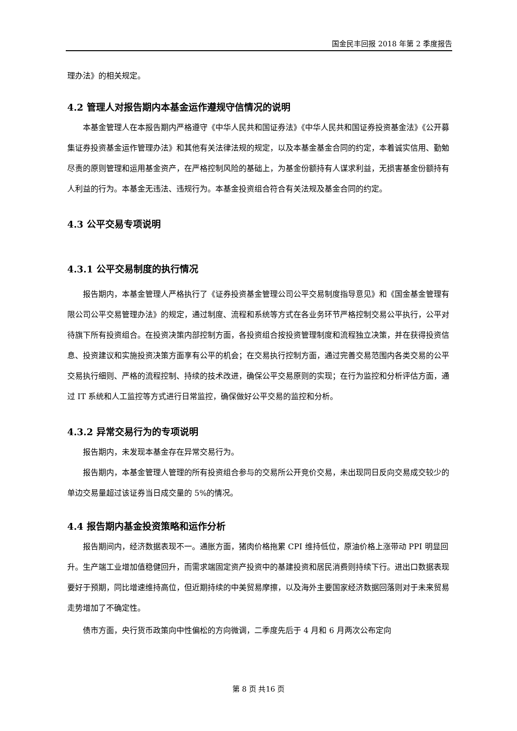国金民丰回报 2018 年第 2 季度报告
理办法》的相关规定。
4.2 管理人对报告期内本基金运作遵规守信情况的说明
本基金管理人在本报告期内严格遵守《中华人民共和国证券法》《中华人民共和国证券投资基金法》《公开募集证券投资基金运作管理办法》和其他有关法律法规的规定，以及本基金基金合同的约定，本着诚实信用、勤勉尽责的原则管理和运用基金资产，在严格控制风险的基础上，为基金份额持有人谋求利益，无损害基金份额持有人利益的行为。本基金无违法、违规行为。本基金投资组合符合有关法规及基金合同的约定。
4.3 公平交易专项说明
4.3.1 公平交易制度的执行情况
报告期内，本基金管理人严格执行了《证券投资基金管理公司公平交易制度指导意见》和《国金基金管理有限公司公平交易管理办法》的规定，通过制度、流程和系统等方式在各业务环节严格控制交易公平执行，公平对待旗下所有投资组合。在投资决策内部控制方面，各投资组合按投资管理制度和流程独立决策，并在获得投资信息、投资建议和实施投资决策方面享有公平的机会；在交易执行控制方面，通过完善交易范围内各类交易的公平交易执行细则、严格的流程控制、持续的技术改进，确保公平交易原则的实现；在行为监控和分析评估方面，通过 IT 系统和人工监控等方式进行日常监控，确保做好公平交易的监控和分析。
4.3.2 异常交易行为的专项说明
报告期内，未发现本基金存在异常交易行为。
报告期内，本基金管理人管理的所有投资组合参与的交易所公开竞价交易，未出现同日反向交易成交较少的单边交易量超过该证券当日成交量的 5%的情况。
4.4 报告期内基金投资策略和运作分析
报告期间内，经济数据表现不一。通胀方面，猪肉价格拖累 CPI 维持低位，原油价格上涨带动 PPI 明显回升。生产端工业增加值稳健回升，而需求端固定资产投资中的基建投资和居民消费则持续下行。进出口数据表现要好于预期，同比增速维持高位，但近期持续的中美贸易摩擦，以及海外主要国家经济数据回落则对于未来贸易走势增加了不确定性。
债市方面，央行货币政策向中性偏松的方向微调，二季度先后于 4 月和 6 月两次公布定向
第 8 页 共16 页